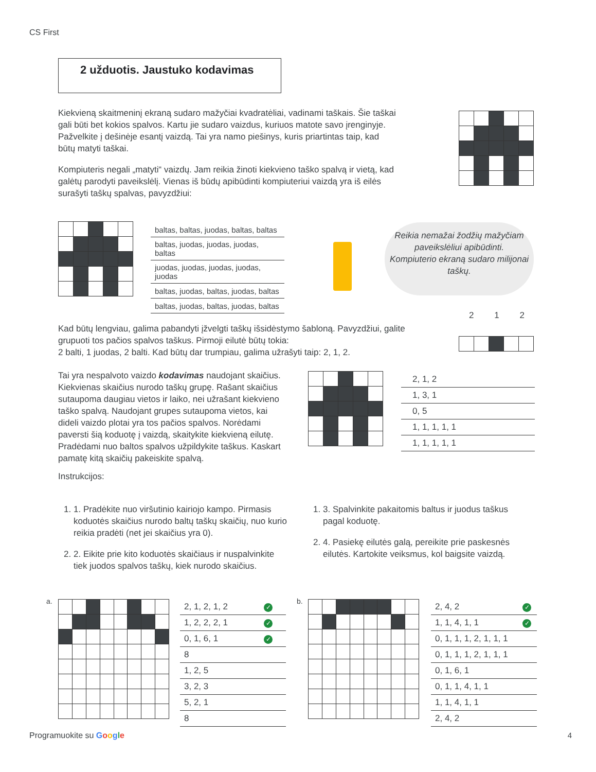CS First
2 užduotis. Jaustuko kodavimas
Kiekvieną skaitmeninį ekraną sudaro mažyčiai kvadratėliai, vadinami taškais. Šie taškai gali būti bet kokios spalvos. Kartu jie sudaro vaizdus, kuriuos matote savo įrenginyje. Pažvelkite į dešinėje esantį vaizdą. Tai yra namo piešinys, kuris priartintas taip, kad būtų matyti taškai.
Kompiuteris negali „matyti“ vaizdų. Jam reikia žinoti kiekvieno taško spalvą ir vietą, kad galėtų parodyti paveikslėlį. Vienas iš būdų apibūdinti kompiuteriui vaizdą yra iš eilės surašyti taškų spalvas, pavyzdžiui:
| baltas, baltas, juodas, baltas, baltas |
| baltas, juodas, juodas, juodas, baltas |
| juodas, juodas, juodas, juodas, juodas |
| baltas, juodas, baltas, juodas, baltas |
| baltas, juodas, baltas, juodas, baltas |
Reikia nemažai žodžių mažyčiam paveikslėliui apibūdinti.
Kompiuterio ekraną sudaro milijonai taškų.
Kad būtų lengviau, galima pabandyti įžvelgti taškų išsidėstymo šabloną. Pavyzdžiui, galite grupuoti tos pačios spalvos taškus. Pirmoji eilutė būtų tokia:
2 balti, 1 juodas, 2 balti. Kad būtų dar trumpiau, galima užrašyti taip: 2, 1, 2.
2 1 2
Tai yra nespalvoto vaizdo kodavimas naudojant skaičius. Kiekvienas skaičius nurodo taškų grupę. Rašant skaičius sutaupoma daugiau vietos ir laiko, nei užrašant kiekvieno taško spalvą. Naudojant grupes sutaupoma vietos, kai dideli vaizdo plotai yra tos pačios spalvos. Norėdami paversti šią koduotę į vaizdą, skaitykite kiekvieną eilutę. Pradėdami nuo baltos spalvos užpildykite taškus. Kaskart pamatę kitą skaičių pakeiskite spalvą.
Instrukcijos:
| 2, 1, 2 |
| 1, 3, 1 |
| 0, 5 |
| 1, 1, 1, 1, 1 |
| 1, 1, 1, 1, 1 |
1. 1. Pradėkite nuo viršutinio kairiojo kampo. Pirmasis koduotės skaičius nurodo baltų taškų skaičių, nuo kurio reikia pradėti (net jei skaičius yra 0).
2. 2. Eikite prie kito koduotės skaičiaus ir nuspalvinkite tiek juodos spalvos taškų, kiek nurodo skaičius.
1. 3. Spalvinkite pakaitomis baltus ir juodus taškus pagal koduotę.
2. 4. Pasiekę eilutės galą, pereikite prie paskesnės eilutės. Kartokite veiksmus, kol baigsite vaizdą.
a.
| 2, 1, 2, 1, 2 | ✓ |
| 1, 2, 2, 2, 1 | ✓ |
| 0, 1, 6, 1 | ✓ |
| 8 | |
| 1, 2, 5 | |
| 3, 2, 3 | |
| 5, 2, 1 | |
| 8 | |
b.
| 2, 4, 2 | ✓ |
| 1, 1, 4, 1, 1 | ✓ |
| 0, 1, 1, 1, 2, 1, 1, 1 | |
| 0, 1, 1, 1, 2, 1, 1, 1 | |
| 0, 1, 6, 1 | |
| 0, 1, 1, 4, 1, 1 | |
| 1, 1, 4, 1, 1 | |
| 2, 4, 2 | |
Programuokite su Google 4